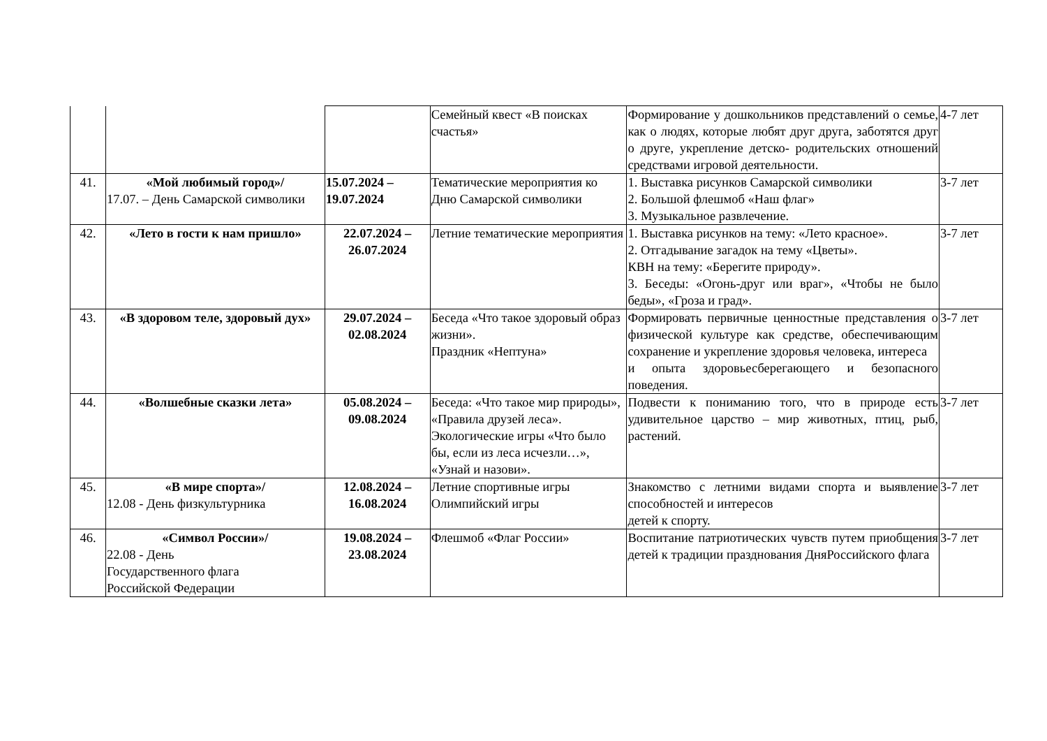| | | | Семейный квест «В поисках счастья» | Формирование у дошкольников представлений о семье, как о людях, которые любят друг друга, заботятся друг о друге, укрепление детско- родительских отношений средствами игровой деятельности. | 4-7 лет |
| 41. | «Мой любимый город»/ 17.07. – День Самарской символики | 15.07.2024 – 19.07.2024 | Тематические мероприятия ко Дню Самарской символики | 1. Выставка рисунков Самарской символики 2. Большой флешмоб «Наш флаг» 3. Музыкальное развлечение. | 3-7 лет |
| 42. | «Лето в гости к нам пришло» | 22.07.2024 – 26.07.2024 | Летние тематические мероприятия | 1. Выставка рисунков на тему: «Лето красное». 2. Отгадывание загадок на тему «Цветы». КВН на тему: «Берегите природу». 3. Беседы: «Огонь-друг или враг», «Чтобы не было беды», «Гроза и град». | 3-7 лет |
| 43. | «В здоровом теле, здоровый дух» | 29.07.2024 – 02.08.2024 | Беседа «Что такое здоровый образ жизни». Праздник «Нептуна» | Формировать первичные ценностные представления о физической культуре как средстве, обеспечивающим сохранение и укрепление здоровья человека, интереса и опыта здоровьесберегающего и безопасного поведения. | 3-7 лет |
| 44. | «Волшебные сказки лета» | 05.08.2024 – 09.08.2024 | Беседа: «Что такое мир природы», «Правила друзей леса». Экологические игры «Что было бы, если из леса исчезли…», «Узнай и назови». | Подвести к пониманию того, что в природе есть удивительное царство – мир животных, птиц, рыб, растений. | 3-7 лет |
| 45. | «В мире спорта»/ 12.08 - День физкультурника | 12.08.2024 – 16.08.2024 | Летние спортивные игры Олимпийский игры | Знакомство с летними видами спорта и выявление способностей и интересов детей к спорту. | 3-7 лет |
| 46. | «Символ России»/ 22.08 - День Государственного флага Российской Федерации | 19.08.2024 – 23.08.2024 | Флешмоб «Флаг России» | Воспитание патриотических чувств путем приобщения детей к традиции празднования ДняРоссийского флага | 3-7 лет |